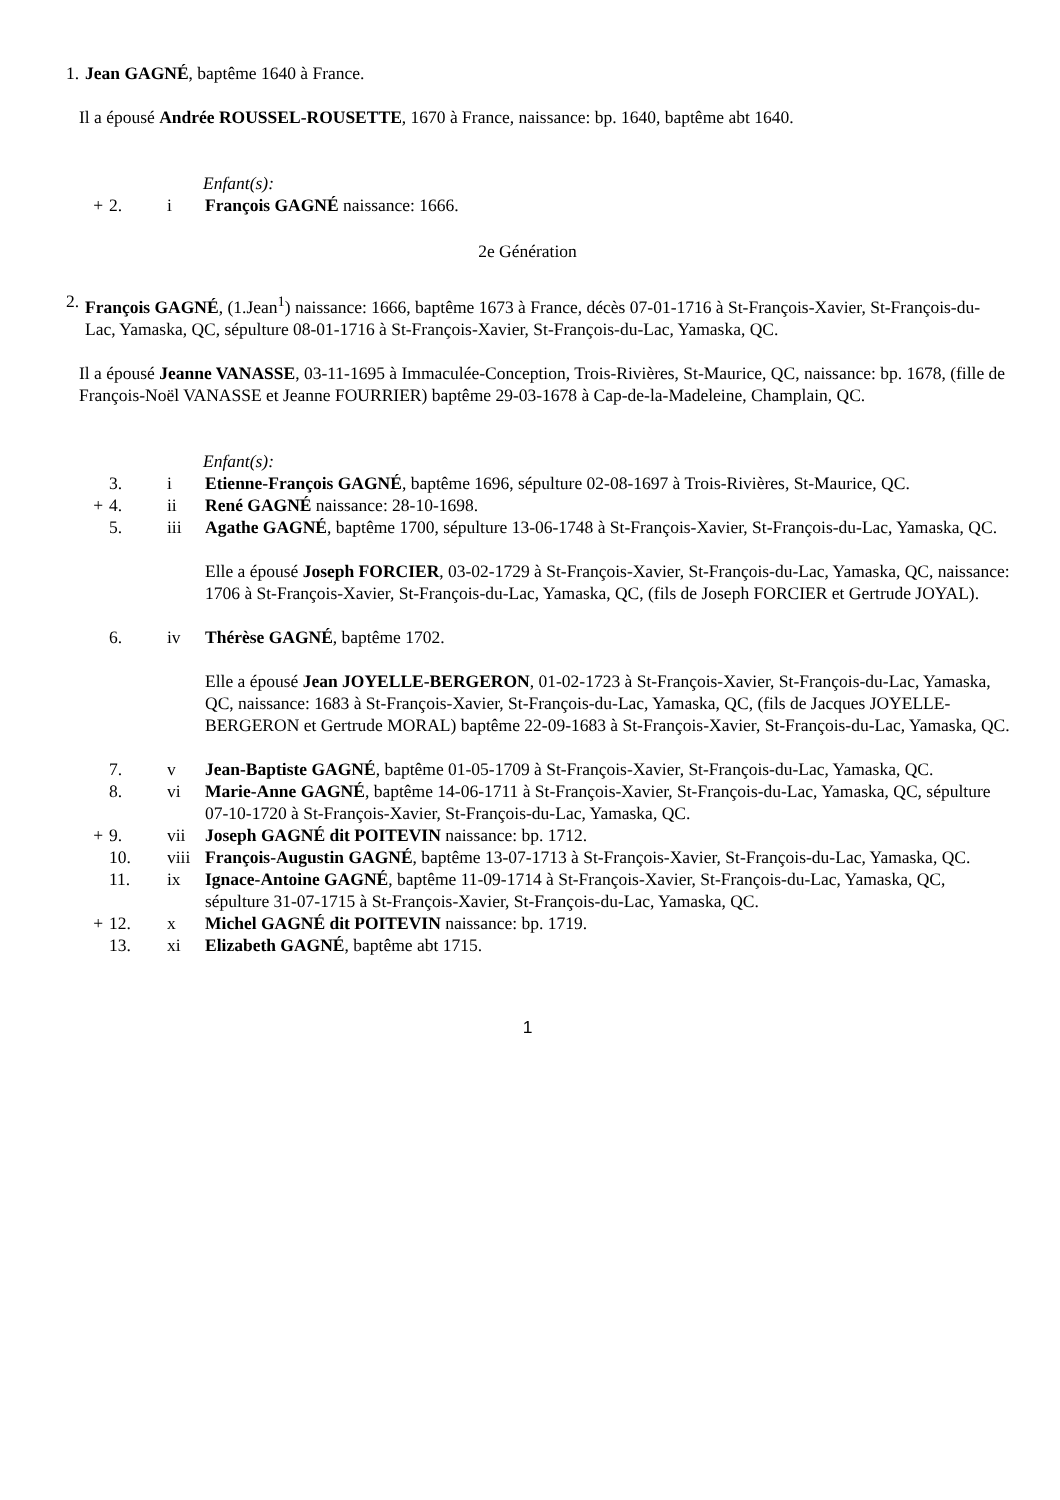1. Jean GAGNÉ, baptême 1640 à France.
Il a épousé Andrée ROUSSEL-ROUSETTE, 1670 à France, naissance: bp. 1640, baptême abt 1640.
Enfant(s):
+ 2. i François GAGNÉ naissance: 1666.
2e Génération
2. François GAGNÉ, (1.Jean<sup>1</sup>) naissance: 1666, baptême 1673 à France, décès 07-01-1716 à St-François-Xavier, St-François-du-Lac, Yamaska, QC, sépulture 08-01-1716 à St-François-Xavier, St-François-du-Lac, Yamaska, QC.
Il a épousé Jeanne VANASSE, 03-11-1695 à Immaculée-Conception, Trois-Rivières, St-Maurice, QC, naissance: bp. 1678, (fille de François-Noël VANASSE et Jeanne FOURRIER) baptême 29-03-1678 à Cap-de-la-Madeleine, Champlain, QC.
Enfant(s):
3. i Etienne-François GAGNÉ, baptême 1696, sépulture 02-08-1697 à Trois-Rivières, St-Maurice, QC.
+ 4. ii René GAGNÉ naissance: 28-10-1698.
5. iii Agathe GAGNÉ, baptême 1700, sépulture 13-06-1748 à St-François-Xavier, St-François-du-Lac, Yamaska, QC.
Elle a épousé Joseph FORCIER, 03-02-1729 à St-François-Xavier, St-François-du-Lac, Yamaska, QC, naissance: 1706 à St-François-Xavier, St-François-du-Lac, Yamaska, QC, (fils de Joseph FORCIER et Gertrude JOYAL).
6. iv Thérèse GAGNÉ, baptême 1702.
Elle a épousé Jean JOYELLE-BERGERON, 01-02-1723 à St-François-Xavier, St-François-du-Lac, Yamaska, QC, naissance: 1683 à St-François-Xavier, St-François-du-Lac, Yamaska, QC, (fils de Jacques JOYELLE-BERGERON et Gertrude MORAL) baptême 22-09-1683 à St-François-Xavier, St-François-du-Lac, Yamaska, QC.
7. v Jean-Baptiste GAGNÉ, baptême 01-05-1709 à St-François-Xavier, St-François-du-Lac, Yamaska, QC.
8. vi Marie-Anne GAGNÉ, baptême 14-06-1711 à St-François-Xavier, St-François-du-Lac, Yamaska, QC, sépulture 07-10-1720 à St-François-Xavier, St-François-du-Lac, Yamaska, QC.
+ 9. vii Joseph GAGNÉ dit POITEVIN naissance: bp. 1712.
10. viii François-Augustin GAGNÉ, baptême 13-07-1713 à St-François-Xavier, St-François-du-Lac, Yamaska, QC.
11. ix Ignace-Antoine GAGNÉ, baptême 11-09-1714 à St-François-Xavier, St-François-du-Lac, Yamaska, QC, sépulture 31-07-1715 à St-François-Xavier, St-François-du-Lac, Yamaska, QC.
+ 12. x Michel GAGNÉ dit POITEVIN naissance: bp. 1719.
13. xi Elizabeth GAGNÉ, baptême abt 1715.
1